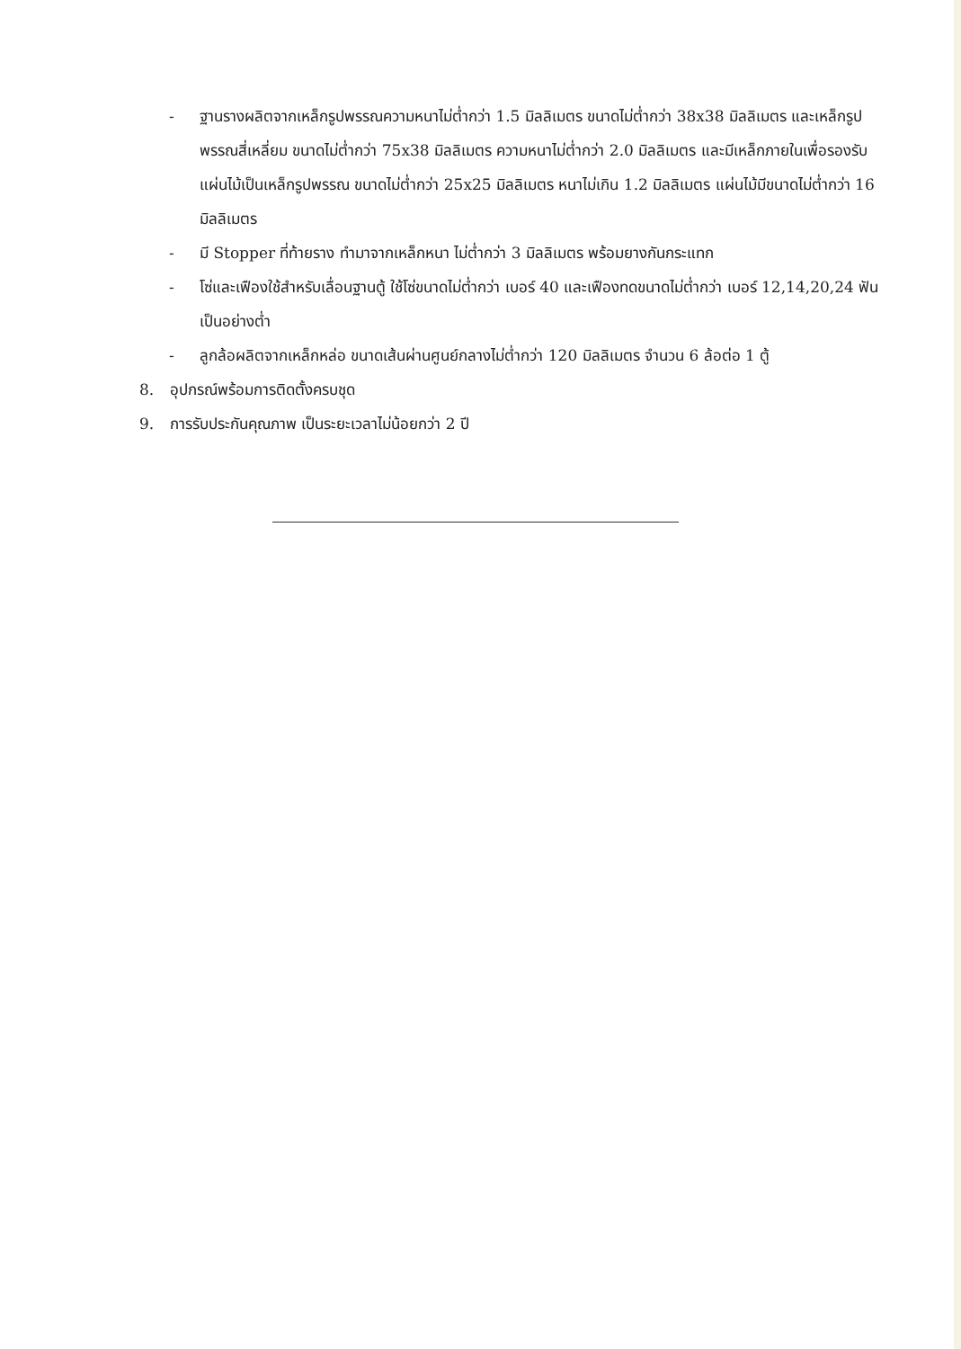- ฐานรางผลิตจากเหล็กรูปพรรณความหนาไม่ต่ำกว่า 1.5 มิลลิเมตร ขนาดไม่ต่ำกว่า 38x38 มิลลิเมตร และเหล็กรูปพรรณสี่เหลี่ยม ขนาดไม่ต่ำกว่า 75x38 มิลลิเมตร ความหนาไม่ต่ำกว่า 2.0 มิลลิเมตร และมีเหล็กภายในเพื่อรองรับแผ่นไม้เป็นเหล็กรูปพรรณ ขนาดไม่ต่ำกว่า 25x25 มิลลิเมตร หนาไม่เกิน 1.2 มิลลิเมตร แผ่นไม้มีขนาดไม่ต่ำกว่า 16 มิลลิเมตร
- มี Stopper ที่ท้ายราง ทำมาจากเหล็กหนา ไม่ต่ำกว่า 3 มิลลิเมตร พร้อมยางกันกระแทก
- โซ่และเฟืองใช้สำหรับเลื่อนฐานตู้ ใช้โซ่ขนาดไม่ต่ำกว่า เบอร์ 40 และเฟืองทดขนาดไม่ต่ำกว่า เบอร์ 12,14,20,24 ฟันเป็นอย่างต่ำ
- ลูกล้อผลิตจากเหล็กหล่อ ขนาดเส้นผ่านศูนย์กลางไม่ต่ำกว่า 120 มิลลิเมตร จำนวน 6 ล้อต่อ 1 ตู้
8. อุปกรณ์พร้อมการติดตั้งครบชุด
9. การรับประกันคุณภาพ เป็นระยะเวลาไม่น้อยกว่า 2 ปี